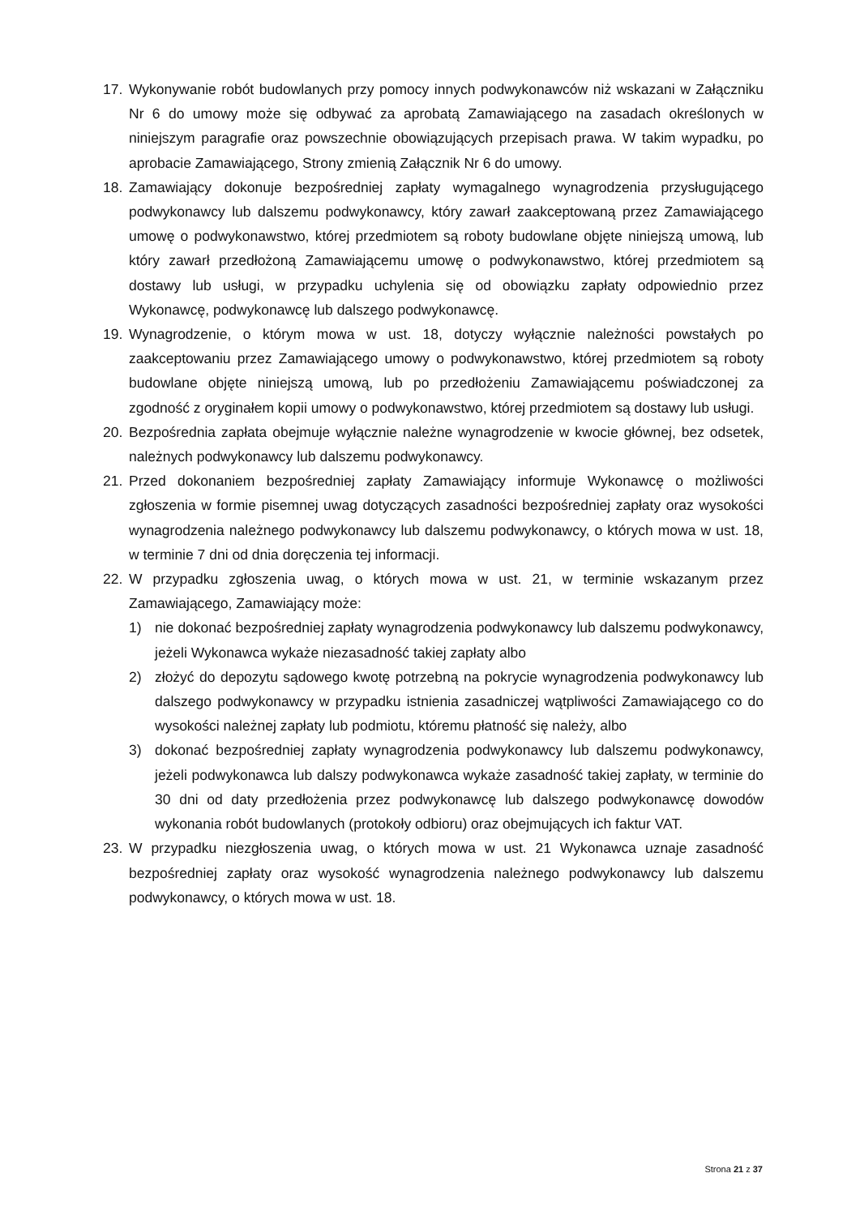17. Wykonywanie robót budowlanych przy pomocy innych podwykonawców niż wskazani w Załączniku Nr 6 do umowy może się odbywać za aprobatą Zamawiającego na zasadach określonych w niniejszym paragrafie oraz powszechnie obowiązujących przepisach prawa. W takim wypadku, po aprobacie Zamawiającego, Strony zmienią Załącznik Nr 6 do umowy.
18. Zamawiający dokonuje bezpośredniej zapłaty wymagalnego wynagrodzenia przysługującego podwykonawcy lub dalszemu podwykonawcy, który zawarł zaakceptowaną przez Zamawiającego umowę o podwykonawstwo, której przedmiotem są roboty budowlane objęte niniejszą umową, lub który zawarł przedłożoną Zamawiającemu umowę o podwykonawstwo, której przedmiotem są dostawy lub usługi, w przypadku uchylenia się od obowiązku zapłaty odpowiednio przez Wykonawcę, podwykonawcę lub dalszego podwykonawcę.
19. Wynagrodzenie, o którym mowa w ust. 18, dotyczy wyłącznie należności powstałych po zaakceptowaniu przez Zamawiającego umowy o podwykonawstwo, której przedmiotem są roboty budowlane objęte niniejszą umową, lub po przedłożeniu Zamawiającemu poświadczonej za zgodność z oryginałem kopii umowy o podwykonawstwo, której przedmiotem są dostawy lub usługi.
20. Bezpośrednia zapłata obejmuje wyłącznie należne wynagrodzenie w kwocie głównej, bez odsetek, należnych podwykonawcy lub dalszemu podwykonawcy.
21. Przed dokonaniem bezpośredniej zapłaty Zamawiający informuje Wykonawcę o możliwości zgłoszenia w formie pisemnej uwag dotyczących zasadności bezpośredniej zapłaty oraz wysokości wynagrodzenia należnego podwykonawcy lub dalszemu podwykonawcy, o których mowa w ust. 18, w terminie 7 dni od dnia doręczenia tej informacji.
22. W przypadku zgłoszenia uwag, o których mowa w ust. 21, w terminie wskazanym przez Zamawiającego, Zamawiający może:
1) nie dokonać bezpośredniej zapłaty wynagrodzenia podwykonawcy lub dalszemu podwykonawcy, jeżeli Wykonawca wykaże niezasadność takiej zapłaty albo
2) złożyć do depozytu sądowego kwotę potrzebną na pokrycie wynagrodzenia podwykonawcy lub dalszego podwykonawcy w przypadku istnienia zasadniczej wątpliwości Zamawiającego co do wysokości należnej zapłaty lub podmiotu, któremu płatność się należy, albo
3) dokonać bezpośredniej zapłaty wynagrodzenia podwykonawcy lub dalszemu podwykonawcy, jeżeli podwykonawca lub dalszy podwykonawca wykaże zasadność takiej zapłaty, w terminie do 30 dni od daty przedłożenia przez podwykonawcę lub dalszego podwykonawcę dowodów wykonania robót budowlanych (protokoły odbioru) oraz obejmujących ich faktur VAT.
23. W przypadku niezgłoszenia uwag, o których mowa w ust. 21 Wykonawca uznaje zasadność bezpośredniej zapłaty oraz wysokość wynagrodzenia należnego podwykonawcy lub dalszemu podwykonawcy, o których mowa w ust. 18.
Strona 21 z 37